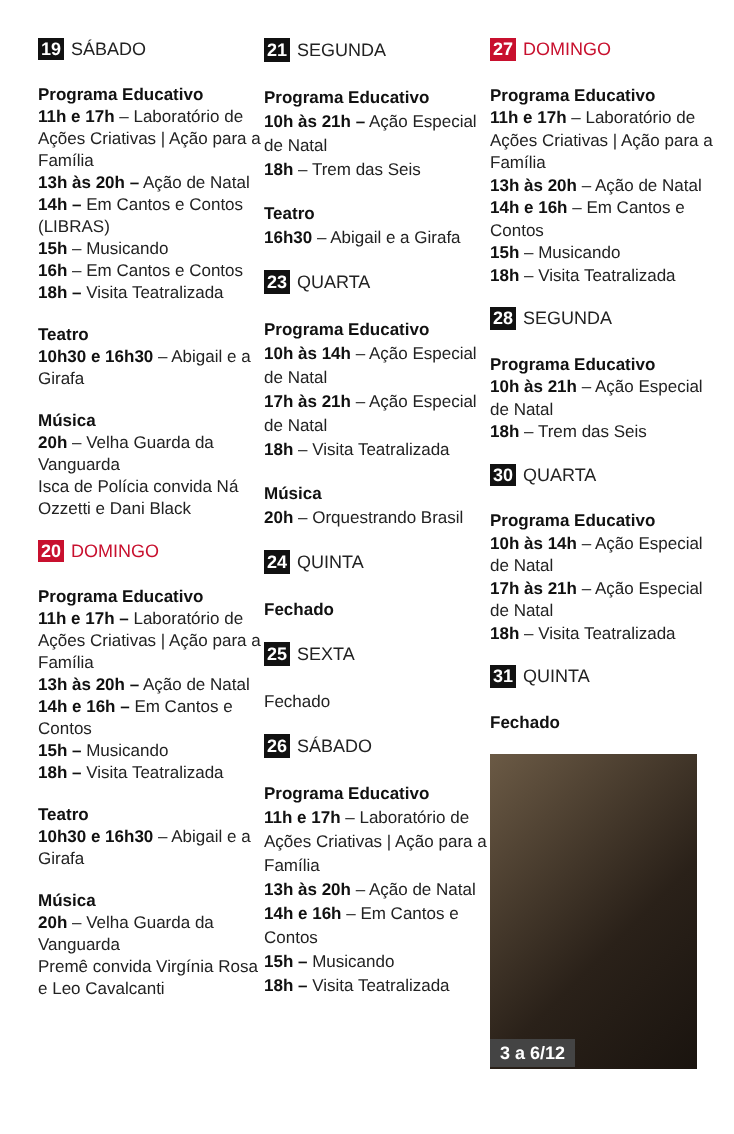19 SÁBADO
Programa Educativo
11h e 17h – Laboratório de Ações Criativas | Ação para a Família
13h às 20h – Ação de Natal
14h – Em Cantos e Contos (LIBRAS)
15h – Musicando
16h – Em Cantos e Contos
18h – Visita Teatralizada
Teatro
10h30 e 16h30 – Abigail e a Girafa
Música
20h – Velha Guarda da Vanguarda
Isca de Polícia convida Ná Ozzetti e Dani Black
20 DOMINGO
Programa Educativo
11h e 17h – Laboratório de Ações Criativas | Ação para a Família
13h às 20h – Ação de Natal
14h e 16h – Em Cantos e Contos
15h – Musicando
18h – Visita Teatralizada
Teatro
10h30 e 16h30 – Abigail e a Girafa
Música
20h – Velha Guarda da Vanguarda
Premê convida Virgínia Rosa e Leo Cavalcanti
21 SEGUNDA
Programa Educativo
10h às 21h – Ação Especial de Natal
18h – Trem das Seis
Teatro
16h30 – Abigail e a Girafa
23 QUARTA
Programa Educativo
10h às 14h – Ação Especial de Natal
17h às 21h – Ação Especial de Natal
18h – Visita Teatralizada
Música
20h – Orquestrando Brasil
24 QUINTA
Fechado
25 SEXTA
Fechado
26 SÁBADO
Programa Educativo
11h e 17h – Laboratório de Ações Criativas | Ação para a Família
13h às 20h – Ação de Natal
14h e 16h – Em Cantos e Contos
15h – Musicando
18h – Visita Teatralizada
27 DOMINGO
Programa Educativo
11h e 17h – Laboratório de Ações Criativas | Ação para a Família
13h às 20h – Ação de Natal
14h e 16h – Em Cantos e Contos
15h – Musicando
18h – Visita Teatralizada
28 SEGUNDA
Programa Educativo
10h às 21h – Ação Especial de Natal
18h – Trem das Seis
30 QUARTA
Programa Educativo
10h às 14h – Ação Especial de Natal
17h às 21h – Ação Especial de Natal
18h – Visita Teatralizada
31 QUINTA
Fechado
3 a 6/12